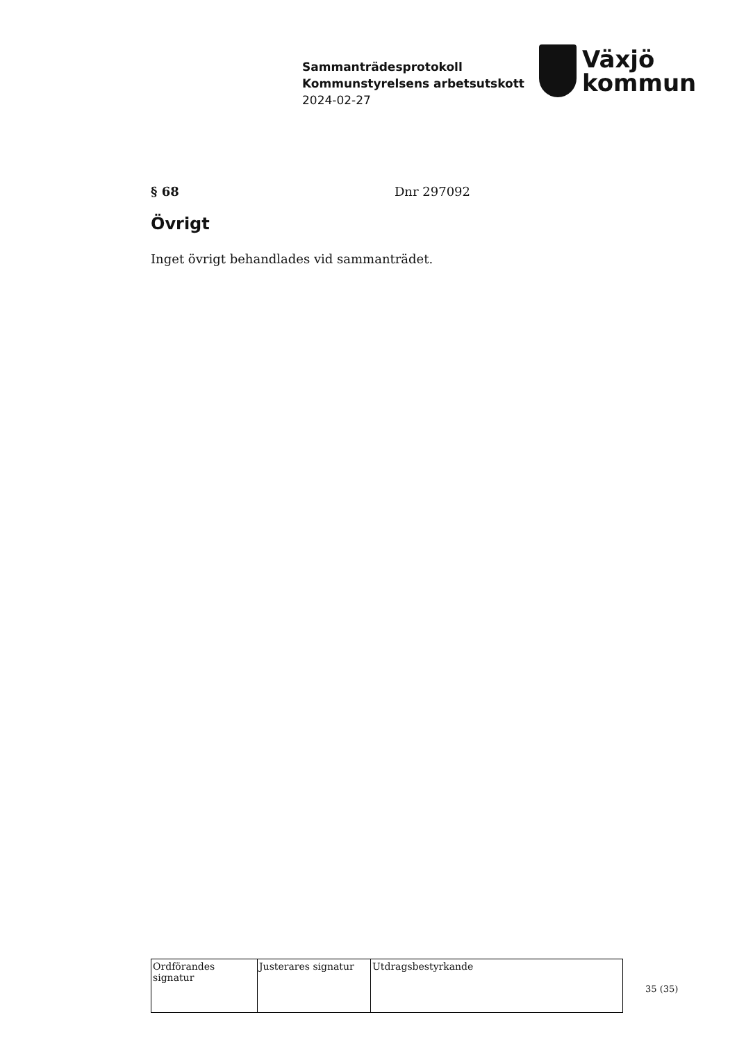Sammanträdesprotokoll
Kommunstyrelsens arbetsutskott
2024-02-27
Växjö
kommun
§ 68 Dnr 297092
Övrigt
Inget övrigt behandlades vid sammanträdet.
| Ordförandes signatur | Justerares signatur | Utdragsbestyrkande |
35 (35)